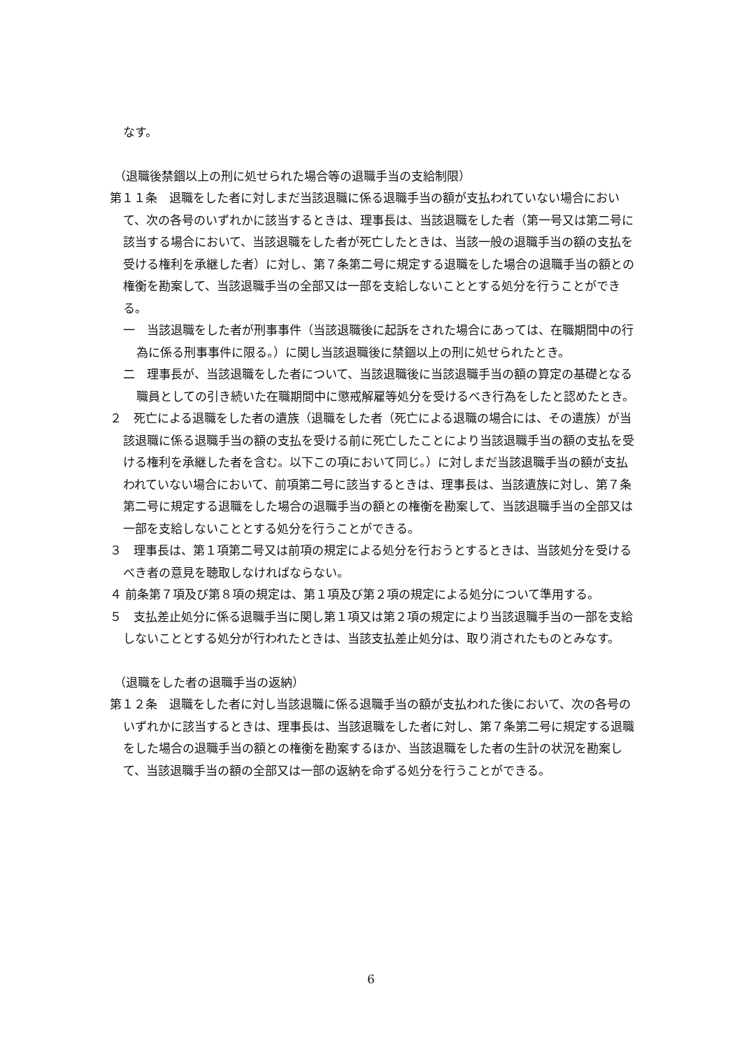なす。
（退職後禁錮以上の刑に処せられた場合等の退職手当の支給制限）
第１１条　退職をした者に対しまだ当該退職に係る退職手当の額が支払われていない場合において、次の各号のいずれかに該当するときは、理事長は、当該退職をした者（第一号又は第二号に該当する場合において、当該退職をした者が死亡したときは、当該一般の退職手当の額の支払を受ける権利を承継した者）に対し、第７条第二号に規定する退職をした場合の退職手当の額との権衡を勘案して、当該退職手当の全部又は一部を支給しないこととする処分を行うことができる。
一　当該退職をした者が刑事事件（当該退職後に起訴をされた場合にあっては、在職期間中の行為に係る刑事事件に限る。）に関し当該退職後に禁錮以上の刑に処せられたとき。
二　理事長が、当該退職をした者について、当該退職後に当該退職手当の額の算定の基礎となる職員としての引き続いた在職期間中に懲戒解雇等処分を受けるべき行為をしたと認めたとき。
２　死亡による退職をした者の遺族（退職をした者（死亡による退職の場合には、その遺族）が当該退職に係る退職手当の額の支払を受ける前に死亡したことにより当該退職手当の額の支払を受ける権利を承継した者を含む。以下この項において同じ。）に対しまだ当該退職手当の額が支払われていない場合において、前項第二号に該当するときは、理事長は、当該遺族に対し、第７条第二号に規定する退職をした場合の退職手当の額との権衡を勘案して、当該退職手当の全部又は一部を支給しないこととする処分を行うことができる。
３　理事長は、第１項第二号又は前項の規定による処分を行おうとするときは、当該処分を受けるべき者の意見を聴取しなければならない。
４ 前条第７項及び第８項の規定は、第１項及び第２項の規定による処分について準用する。
５　支払差止処分に係る退職手当に関し第１項又は第２項の規定により当該退職手当の一部を支給しないこととする処分が行われたときは、当該支払差止処分は、取り消されたものとみなす。
（退職をした者の退職手当の返納）
第１２条　退職をした者に対し当該退職に係る退職手当の額が支払われた後において、次の各号のいずれかに該当するときは、理事長は、当該退職をした者に対し、第７条第二号に規定する退職をした場合の退職手当の額との権衡を勘案するほか、当該退職をした者の生計の状況を勘案して、当該退職手当の額の全部又は一部の返納を命ずる処分を行うことができる。
6